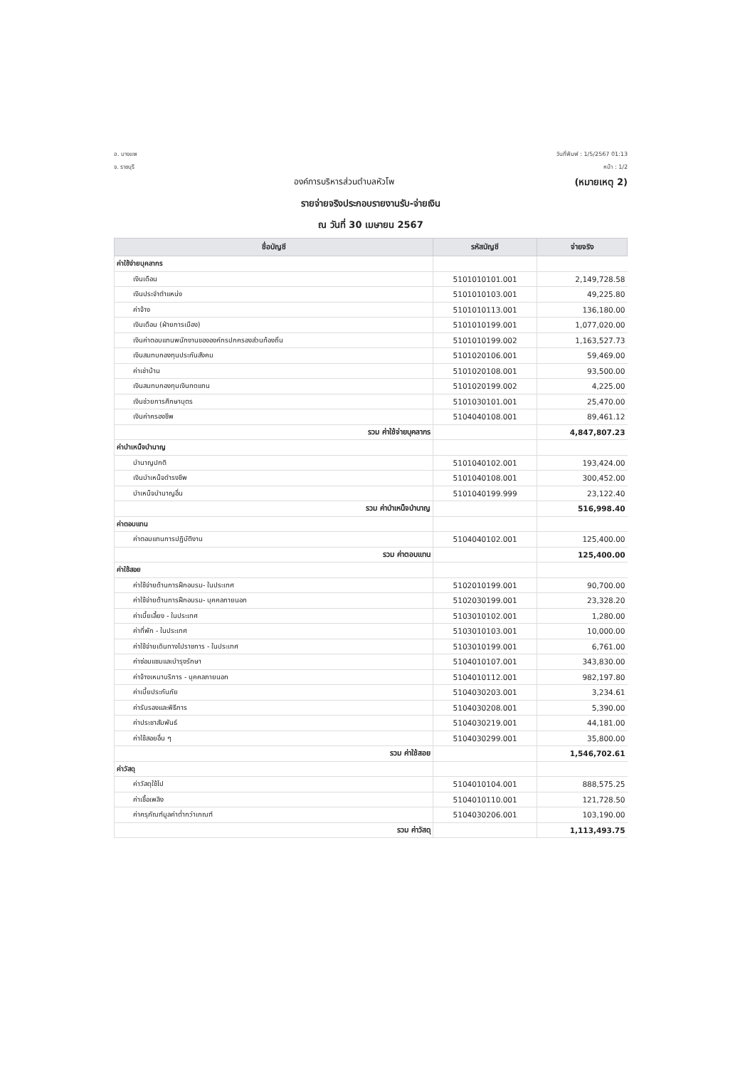อ. บางแพ
จ. ราชบุรี
วันที่พิมพ์ : 1/5/2567 01:13
หน้า : 1/2
องค์การบริหารส่วนตำบลหัวโพ (หมายเหตุ 2)
รายจ่ายจริงประกอบรายงานรับ-จ่ายเงิน
ณ วันที่ 30 เมษายน 2567
| ชื่อบัญชี | รหัสบัญชี | จ่ายจริง |
| --- | --- | --- |
| ค่าใช้จ่ายบุคลากร | | |
| เงินเดือน | 5101010101.001 | 2,149,728.58 |
| เงินประจำตำแหน่ง | 5101010103.001 | 49,225.80 |
| ค่าจ้าง | 5101010113.001 | 136,180.00 |
| เงินเดือน (ฝ่ายการเมือง) | 5101010199.001 | 1,077,020.00 |
| เงินค่าตอบแทนพนักงานขององค์กรปกครองส่วนท้องถิ่น | 5101010199.002 | 1,163,527.73 |
| เงินสมทบกองทุนประกันสังคม | 5101020106.001 | 59,469.00 |
| ค่าเช่าบ้าน | 5101020108.001 | 93,500.00 |
| เงินสมทบกองทุนเงินทดแทน | 5101020199.002 | 4,225.00 |
| เงินช่วยการศึกษาบุตร | 5101030101.001 | 25,470.00 |
| เงินค่าครองชีพ | 5104040108.001 | 89,461.12 |
| รวม ค่าใช้จ่ายบุคลากร | | 4,847,807.23 |
| ค่าบำเหน็จบำนาญ | | |
| บำนาญปกติ | 5101040102.001 | 193,424.00 |
| เงินบำเหน็จดำรงชีพ | 5101040108.001 | 300,452.00 |
| บำเหน็จบำนาญอื่น | 5101040199.999 | 23,122.40 |
| รวม ค่าบำเหน็จบำนาญ | | 516,998.40 |
| ค่าตอบแทน | | |
| ค่าตอบแทนการปฏิบัติงาน | 5104040102.001 | 125,400.00 |
| รวม ค่าตอบแทน | | 125,400.00 |
| ค่าใช้สอย | | |
| ค่าใช้จ่ายด้านการฝึกอบรม- ในประเทศ | 5102010199.001 | 90,700.00 |
| ค่าใช้จ่ายด้านการฝึกอบรม- บุคคลภายนอก | 5102030199.001 | 23,328.20 |
| ค่าเบี้ยเลี้ยง - ในประเทศ | 5103010102.001 | 1,280.00 |
| ค่าที่พัก - ในประเทศ | 5103010103.001 | 10,000.00 |
| ค่าใช้จ่ายเดินทางไปราชการ - ในประเทศ | 5103010199.001 | 6,761.00 |
| ค่าซ่อมแซมและบำรุงรักษา | 5104010107.001 | 343,830.00 |
| ค่าจ้างเหมาบริการ - บุคคลภายนอก | 5104010112.001 | 982,197.80 |
| ค่าเบี้ยประกันภัย | 5104030203.001 | 3,234.61 |
| ค่ารับรองและพิธีการ | 5104030208.001 | 5,390.00 |
| ค่าประชาสัมพันธ์ | 5104030219.001 | 44,181.00 |
| ค่าใช้สอยอื่น ๆ | 5104030299.001 | 35,800.00 |
| รวม ค่าใช้สอย | | 1,546,702.61 |
| ค่าวัสดุ | | |
| ค่าวัสดุใช้ไป | 5104010104.001 | 888,575.25 |
| ค่าเชื้อเพลิง | 5104010110.001 | 121,728.50 |
| ค่าครุภัณฑ์มูลค่าต่ำกว่าเกณฑ์ | 5104030206.001 | 103,190.00 |
| รวม ค่าวัสดุ | | 1,113,493.75 |